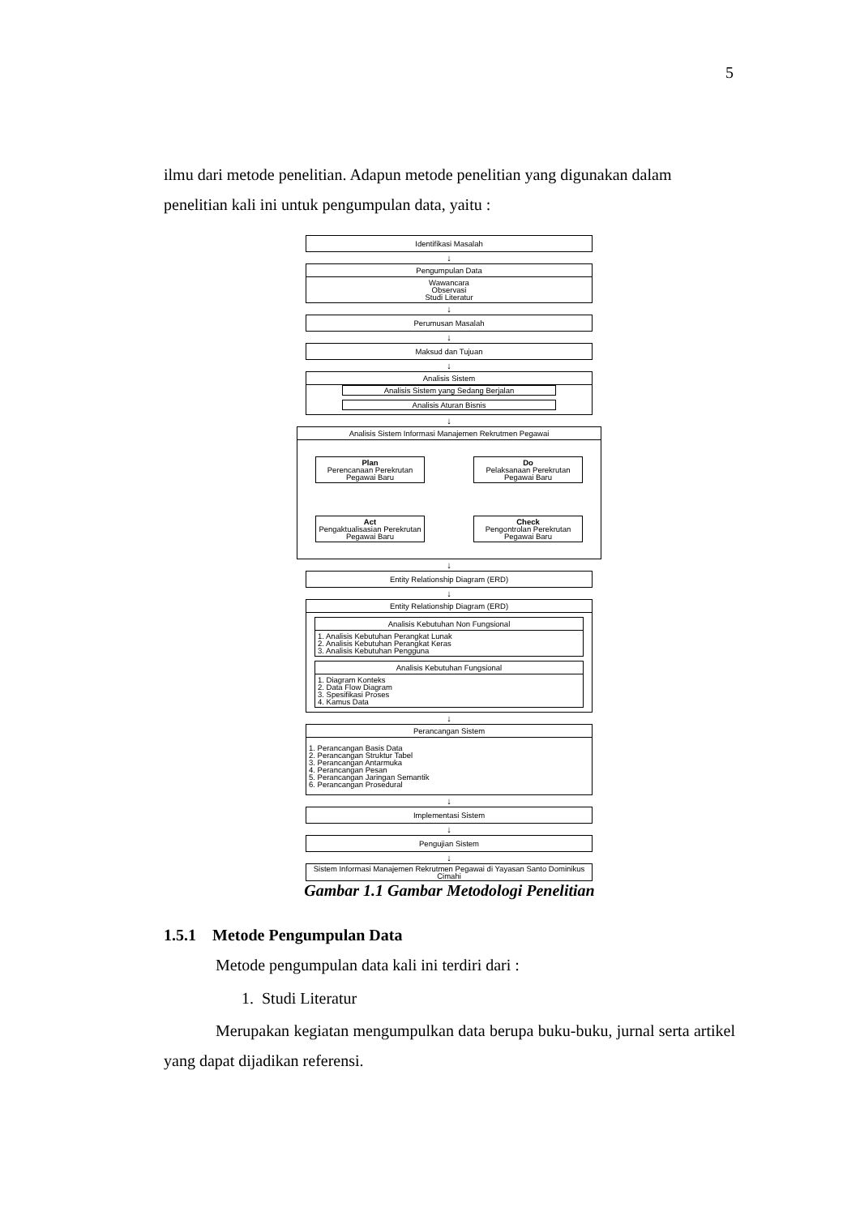5
ilmu dari metode penelitian. Adapun metode penelitian yang digunakan dalam penelitian kali ini untuk pengumpulan data, yaitu :
Identifikasi Masalah
↓
Pengumpulan Data
Wawancara
Observasi
Studi Literatur
↓
Perumusan Masalah
↓
Maksud dan Tujuan
↓
Analisis Sistem
Analisis Sistem yang Sedang Berjalan
Analisis Aturan Bisnis
↓
Analisis Sistem Informasi Manajemen Rekrutmen Pegawai
Plan
Perencanaan Perekrutan Pegawai Baru
Do
Pelaksanaan Perekrutan Pegawai Baru
Act
Pengaktualisasian Perekrutan Pegawai Baru
Check
Pengontrolan Perekrutan Pegawai Baru
↓
Entity Relationship Diagram (ERD)
↓
Entity Relationship Diagram (ERD)
Analisis Kebutuhan Non Fungsional
1. Analisis Kebutuhan Perangkat Lunak
2. Analisis Kebutuhan Perangkat Keras
3. Analisis Kebutuhan Pengguna
Analisis Kebutuhan Fungsional
1. Diagram Konteks
2. Data Flow Diagram
3. Spesifikasi Proses
4. Kamus Data
↓
Perancangan Sistem
1. Perancangan Basis Data
2. Perancangan Struktur Tabel
3. Perancangan Antarmuka
4. Perancangan Pesan
5. Perancangan Jaringan Semantik
6. Perancangan Prosedural
↓
Implementasi Sistem
↓
Pengujian Sistem
↓
Sistem Informasi Manajemen Rekrutmen Pegawai di Yayasan Santo Dominikus Cimahi
Gambar 1.1 Gambar Metodologi Penelitian
1.5.1 Metode Pengumpulan Data
Metode pengumpulan data kali ini terdiri dari :
1. Studi Literatur
Merupakan kegiatan mengumpulkan data berupa buku-buku, jurnal serta artikel yang dapat dijadikan referensi.